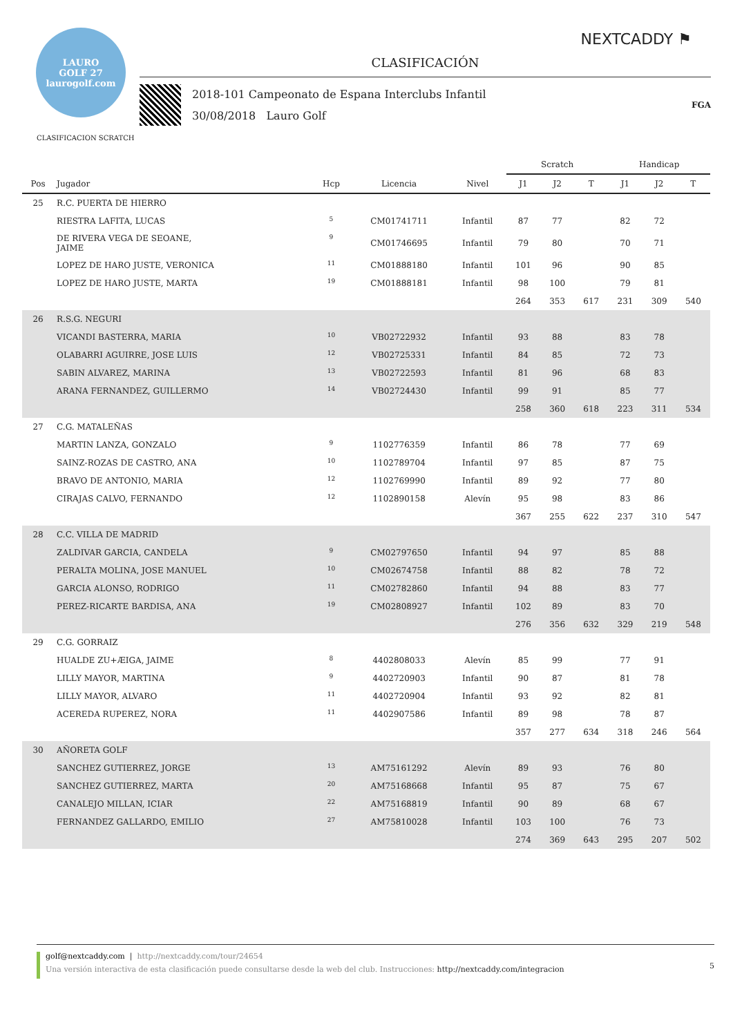NEXTCADDY ⚑
LAURO
GOLF 27
laurogolf.com
CLASIFICACIÓN
2018-101 Campeonato de Espana Interclubs Infantil
30/08/2018 Lauro Golf
FGA
CLASIFICACION SCRATCH
| | | | | | Scratch | | | Handicap | | |
| --- | --- | --- | --- | --- | --- | --- | --- | --- | --- | --- |
| Pos | Jugador | Hcp | Licencia | Nivel | J1 | J2 | T | J1 | J2 | T |
| 25 | R.C. PUERTA DE HIERRO | | | | | | | | | |
| | RIESTRA LAFITA, LUCAS | 5 | CM01741711 | Infantil | 87 | 77 | | 82 | 72 | |
| | DE RIVERA VEGA DE SEOANE, JAIME | 9 | CM01746695 | Infantil | 79 | 80 | | 70 | 71 | |
| | LOPEZ DE HARO JUSTE, VERONICA | 11 | CM01888180 | Infantil | 101 | 96 | | 90 | 85 | |
| | LOPEZ DE HARO JUSTE, MARTA | 19 | CM01888181 | Infantil | 98 | 100 | | 79 | 81 | |
| | | | | | 264 | 353 | 617 | 231 | 309 | 540 |
| 26 | R.S.G. NEGURI | | | | | | | | | |
| | VICANDI BASTERRA, MARIA | 10 | VB02722932 | Infantil | 93 | 88 | | 83 | 78 | |
| | OLABARRI AGUIRRE, JOSE LUIS | 12 | VB02725331 | Infantil | 84 | 85 | | 72 | 73 | |
| | SABIN ALVAREZ, MARINA | 13 | VB02722593 | Infantil | 81 | 96 | | 68 | 83 | |
| | ARANA FERNANDEZ, GUILLERMO | 14 | VB02724430 | Infantil | 99 | 91 | | 85 | 77 | |
| | | | | | 258 | 360 | 618 | 223 | 311 | 534 |
| 27 | C.G. MATALEÑAS | | | | | | | | | |
| | MARTIN LANZA, GONZALO | 9 | 1102776359 | Infantil | 86 | 78 | | 77 | 69 | |
| | SAINZ-ROZAS DE CASTRO, ANA | 10 | 1102789704 | Infantil | 97 | 85 | | 87 | 75 | |
| | BRAVO DE ANTONIO, MARIA | 12 | 1102769990 | Infantil | 89 | 92 | | 77 | 80 | |
| | CIRAJAS CALVO, FERNANDO | 12 | 1102890158 | Alevín | 95 | 98 | | 83 | 86 | |
| | | | | | 367 | 255 | 622 | 237 | 310 | 547 |
| 28 | C.C. VILLA DE MADRID | | | | | | | | | |
| | ZALDIVAR GARCIA, CANDELA | 9 | CM02797650 | Infantil | 94 | 97 | | 85 | 88 | |
| | PERALTA MOLINA, JOSE MANUEL | 10 | CM02674758 | Infantil | 88 | 82 | | 78 | 72 | |
| | GARCIA ALONSO, RODRIGO | 11 | CM02782860 | Infantil | 94 | 88 | | 83 | 77 | |
| | PEREZ-RICARTE BARDISA, ANA | 19 | CM02808927 | Infantil | 102 | 89 | | 83 | 70 | |
| | | | | | 276 | 356 | 632 | 329 | 219 | 548 |
| 29 | C.G. GORRAIZ | | | | | | | | | |
| | HUALDE ZU+ÆIGA, JAIME | 8 | 4402808033 | Alevín | 85 | 99 | | 77 | 91 | |
| | LILLY MAYOR, MARTINA | 9 | 4402720903 | Infantil | 90 | 87 | | 81 | 78 | |
| | LILLY MAYOR, ALVARO | 11 | 4402720904 | Infantil | 93 | 92 | | 82 | 81 | |
| | ACEREDA RUPEREZ, NORA | 11 | 4402907586 | Infantil | 89 | 98 | | 78 | 87 | |
| | | | | | 357 | 277 | 634 | 318 | 246 | 564 |
| 30 | AÑORETA GOLF | | | | | | | | | |
| | SANCHEZ GUTIERREZ, JORGE | 13 | AM75161292 | Alevín | 89 | 93 | | 76 | 80 | |
| | SANCHEZ GUTIERREZ, MARTA | 20 | AM75168668 | Infantil | 95 | 87 | | 75 | 67 | |
| | CANALEJO MILLAN, ICIAR | 22 | AM75168819 | Infantil | 90 | 89 | | 68 | 67 | |
| | FERNANDEZ GALLARDO, EMILIO | 27 | AM75810028 | Infantil | 103 | 100 | | 76 | 73 | |
| | | | | | 274 | 369 | 643 | 295 | 207 | 502 |
5
golf@nextcaddy.com | http://nextcaddy.com/tour/24654
Una versión interactiva de esta clasificación puede consultarse desde la web del club. Instrucciones: http://nextcaddy.com/integracion